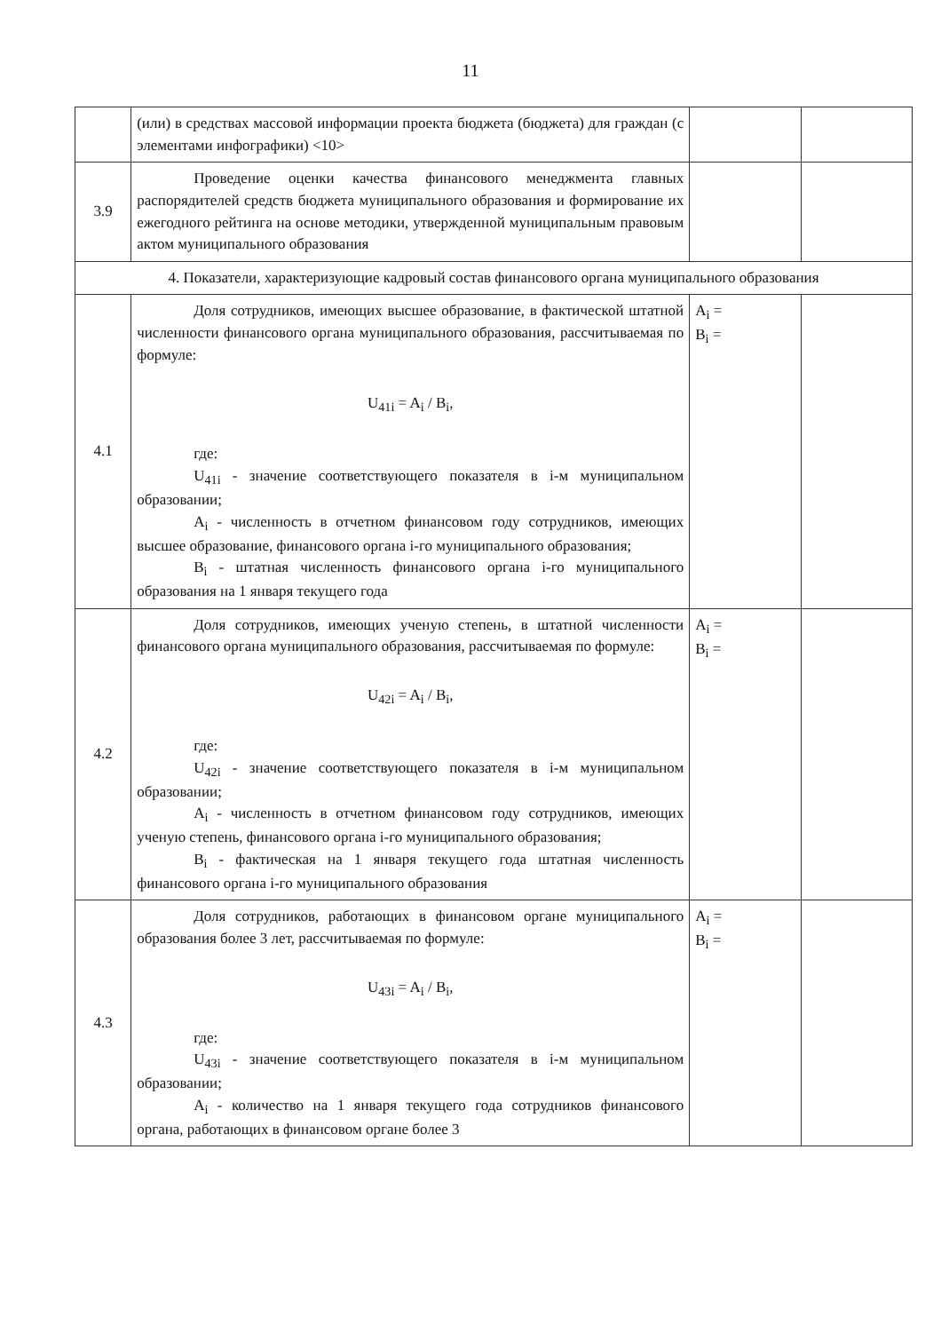11
| | (или) в средствах массовой информации проекта бюджета (бюджета) для граждан (с элементами инфографики) <10> | | |
| 3.9 | Проведение оценки качества финансового менеджмента главных распорядителей средств бюджета муниципального образования и формирование их ежегодного рейтинга на основе методики, утвержденной муниципальным правовым актом муниципального образования | | |
| 4. Показатели, характеризующие кадровый состав финансового органа муниципального образования | | | |
| 4.1 | Доля сотрудников, имеющих высшее образование, в фактической штатной численности финансового органа муниципального образования, рассчитываемая по формуле: U<sub>41i</sub> = A<sub>i</sub> / B<sub>i</sub>, где: U<sub>41i</sub> - значение соответствующего показателя в i-м муниципальном образовании; A<sub>i</sub> - численность в отчетном финансовом году сотрудников, имеющих высшее образование, финансового органа i-го муниципального образования; B<sub>i</sub> - штатная численность финансового органа i-го муниципального образования на 1 января текущего года | A<sub>i</sub> = B<sub>i</sub> = | |
| 4.2 | Доля сотрудников, имеющих ученую степень, в штатной численности финансового органа муниципального образования, рассчитываемая по формуле: U<sub>42i</sub> = A<sub>i</sub> / B<sub>i</sub>, где: U<sub>42i</sub> - значение соответствующего показателя в i-м муниципальном образовании; A<sub>i</sub> - численность в отчетном финансовом году сотрудников, имеющих ученую степень, финансового органа i-го муниципального образования; B<sub>i</sub> - фактическая на 1 января текущего года штатная численность финансового органа i-го муниципального образования | A<sub>i</sub> = B<sub>i</sub> = | |
| 4.3 | Доля сотрудников, работающих в финансовом органе муниципального образования более 3 лет, рассчитываемая по формуле: U<sub>43i</sub> = A<sub>i</sub> / B<sub>i</sub>, где: U<sub>43i</sub> - значение соответствующего показателя в i-м муниципальном образовании; A<sub>i</sub> - количество на 1 января текущего года сотрудников финансового органа, работающих в финансовом органе более 3 | A<sub>i</sub> = B<sub>i</sub> = | |